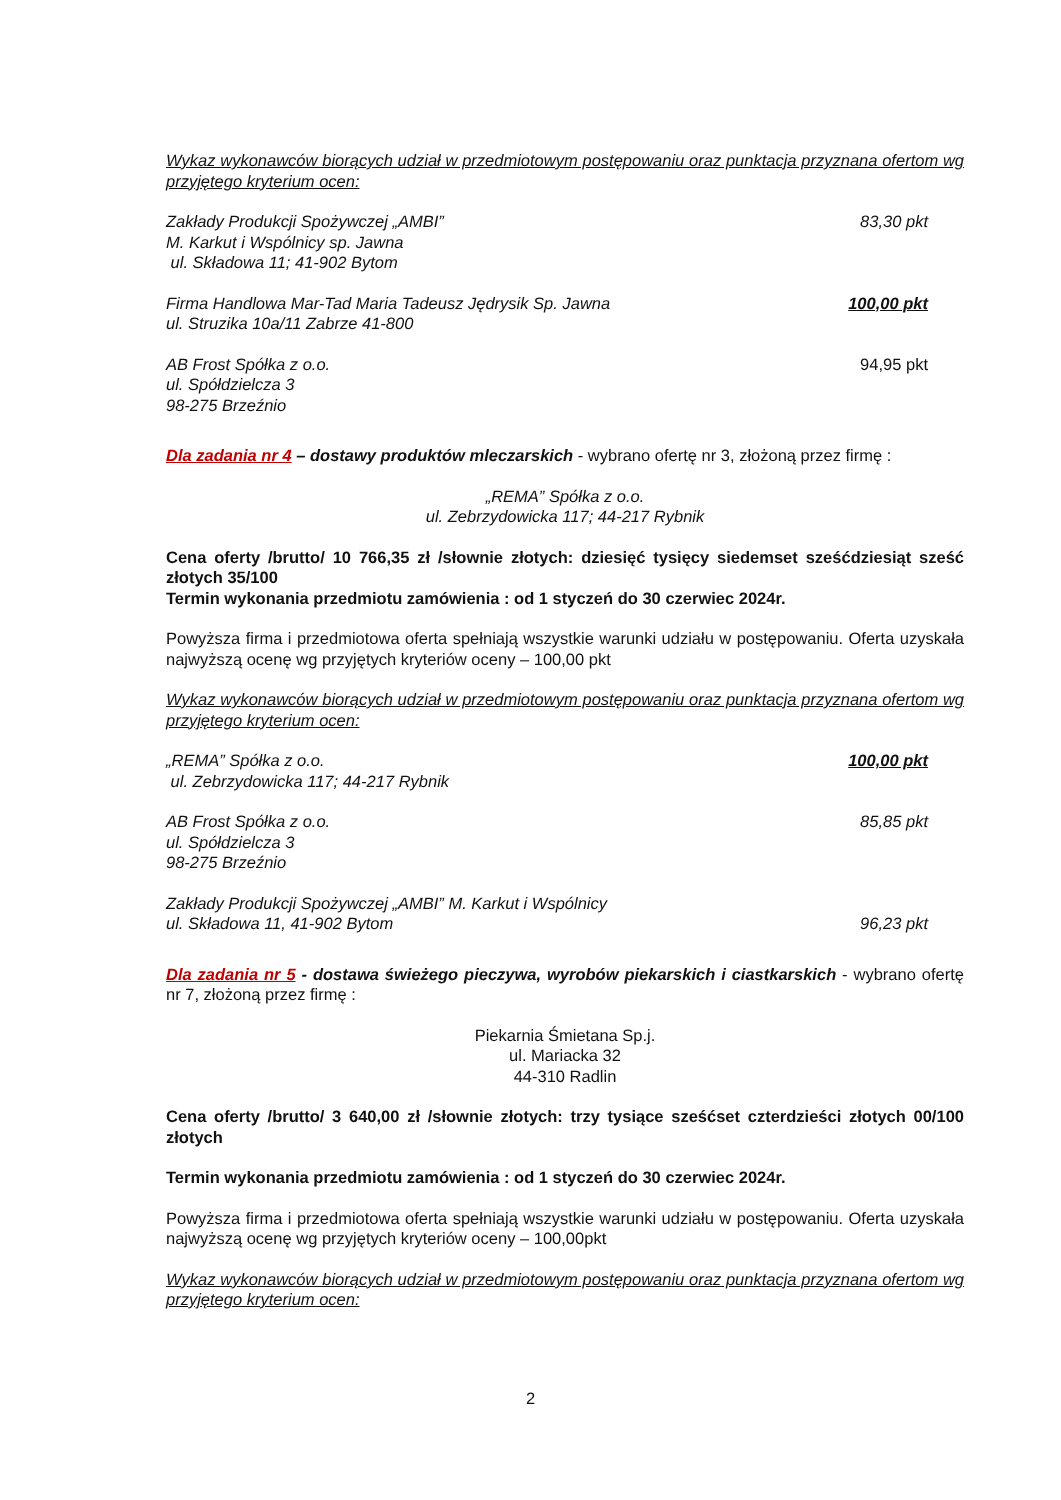Wykaz wykonawców biorących udział w przedmiotowym postępowaniu oraz punktacja przyznana ofertom wg przyjętego kryterium ocen:
Zakłady Produkcji Spożywczej „AMBI”
M. Karkut i Wspólnicy sp. Jawna
ul. Składowa 11; 41-902 Bytom 83,30 pkt
Firma Handlowa Mar-Tad Maria Tadeusz Jędrysik Sp. Jawna
ul. Struzika 10a/11 Zabrze 41-800 100,00 pkt
AB Frost Spółka z o.o.
ul. Spółdzielcza 3
98-275 Brzeźnio 94,95 pkt
Dla zadania nr 4 – dostawy produktów mleczarskich - wybrano ofertę nr 3, złożoną przez firmę :
„REMA” Spółka z o.o.
ul. Zebrzydowicka 117; 44-217 Rybnik
Cena oferty /brutto/ 10 766,35 zł /słownie złotych: dziesięć tysięcy siedemset sześćdziesiąt sześć złotych 35/100
Termin wykonania przedmiotu zamówienia : od 1 styczeń do 30 czerwiec 2024r.
Powyższa firma i przedmiotowa oferta spełniają wszystkie warunki udziału w postępowaniu. Oferta uzyskała najwyższą ocenę wg przyjętych kryteriów oceny – 100,00 pkt
Wykaz wykonawców biorących udział w przedmiotowym postępowaniu oraz punktacja przyznana ofertom wg przyjętego kryterium ocen:
„REMA” Spółka z o.o.
ul. Zebrzydowicka 117; 44-217 Rybnik 100,00 pkt
AB Frost Spółka z o.o.
ul. Spółdzielcza 3
98-275 Brzeźnio 85,85 pkt
Zakłady Produkcji Spożywczej „AMBI” M. Karkut i Wspólnicy
ul. Składowa 11, 41-902 Bytom 96,23 pkt
Dla zadania nr 5 - dostawa świeżego pieczywa, wyrobów piekarskich i ciastkarskich - wybrano ofertę nr 7, złożoną przez firmę :
Piekarnia Śmietana Sp.j.
ul. Mariacka 32
44-310 Radlin
Cena oferty /brutto/ 3 640,00 zł /słownie złotych: trzy tysiące sześćset czterdzieści złotych 00/100 złotych
Termin wykonania przedmiotu zamówienia : od 1 styczeń do 30 czerwiec 2024r.
Powyższa firma i przedmiotowa oferta spełniają wszystkie warunki udziału w postępowaniu. Oferta uzyskała najwyższą ocenę wg przyjętych kryteriów oceny – 100,00pkt
Wykaz wykonawców biorących udział w przedmiotowym postępowaniu oraz punktacja przyznana ofertom wg przyjętego kryterium ocen:
2